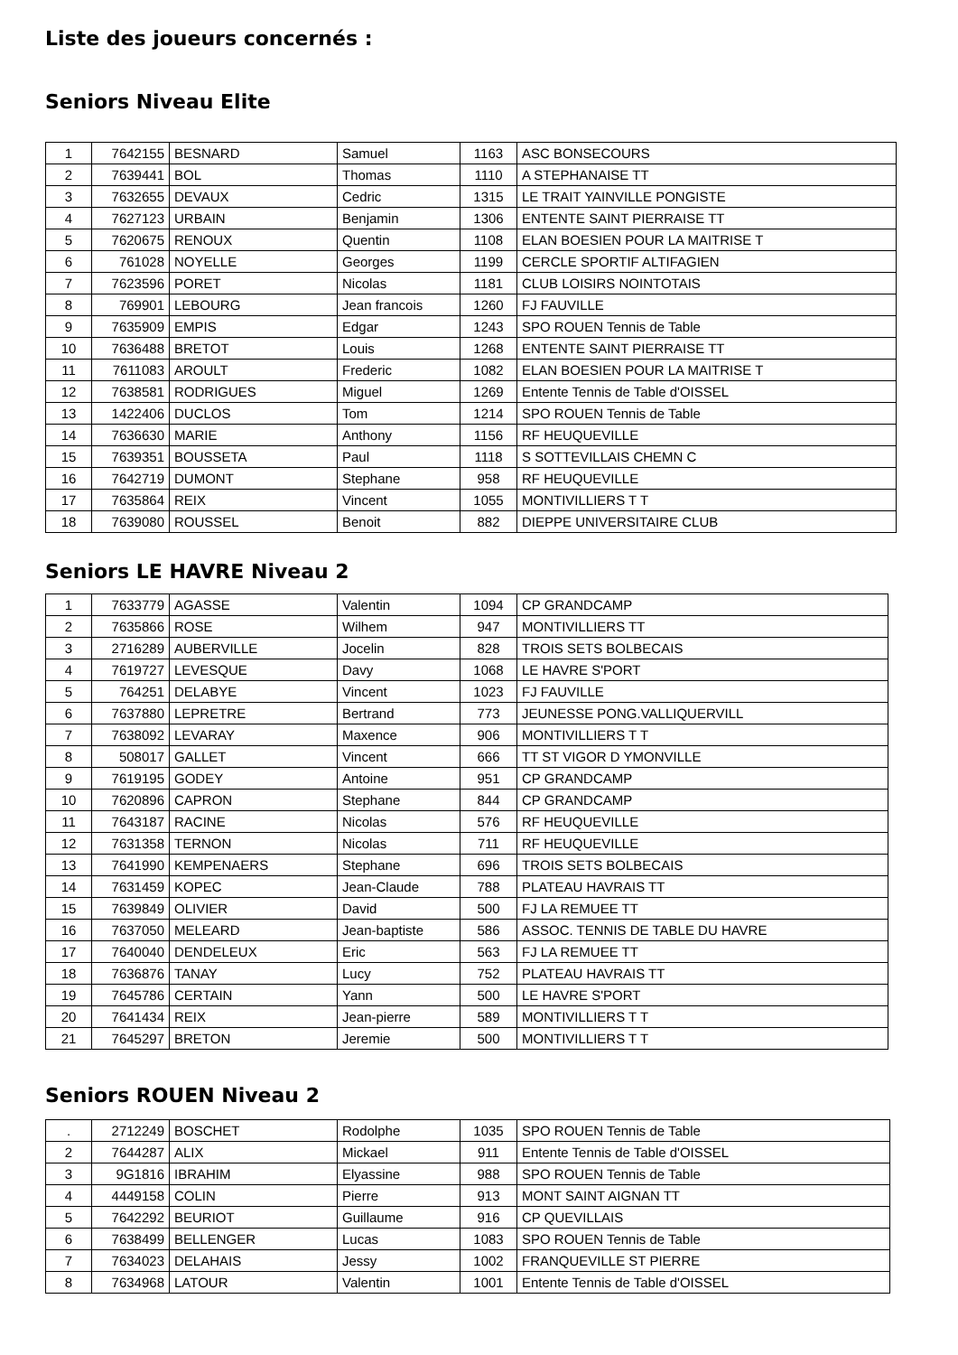Liste des joueurs concernés :
Seniors Niveau Elite
| 1 | 7642155 | BESNARD | Samuel | 1163 | ASC BONSECOURS |
| 2 | 7639441 | BOL | Thomas | 1110 | A STEPHANAISE TT |
| 3 | 7632655 | DEVAUX | Cedric | 1315 | LE TRAIT YAINVILLE PONGISTE |
| 4 | 7627123 | URBAIN | Benjamin | 1306 | ENTENTE SAINT PIERRAISE TT |
| 5 | 7620675 | RENOUX | Quentin | 1108 | ELAN BOESIEN POUR LA MAITRISE T |
| 6 | 761028 | NOYELLE | Georges | 1199 | CERCLE SPORTIF ALTIFAGIEN |
| 7 | 7623596 | PORET | Nicolas | 1181 | CLUB LOISIRS NOINTOTAIS |
| 8 | 769901 | LEBOURG | Jean francois | 1260 | FJ FAUVILLE |
| 9 | 7635909 | EMPIS | Edgar | 1243 | SPO ROUEN Tennis de Table |
| 10 | 7636488 | BRETOT | Louis | 1268 | ENTENTE SAINT PIERRAISE TT |
| 11 | 7611083 | AROULT | Frederic | 1082 | ELAN BOESIEN POUR LA MAITRISE T |
| 12 | 7638581 | RODRIGUES | Miguel | 1269 | Entente Tennis de Table d'OISSEL |
| 13 | 1422406 | DUCLOS | Tom | 1214 | SPO ROUEN Tennis de Table |
| 14 | 7636630 | MARIE | Anthony | 1156 | RF HEUQUEVILLE |
| 15 | 7639351 | BOUSSETA | Paul | 1118 | S SOTTEVILLAIS CHEMN C |
| 16 | 7642719 | DUMONT | Stephane | 958 | RF HEUQUEVILLE |
| 17 | 7635864 | REIX | Vincent | 1055 | MONTIVILLIERS T T |
| 18 | 7639080 | ROUSSEL | Benoit | 882 | DIEPPE UNIVERSITAIRE CLUB |
Seniors LE HAVRE Niveau 2
| 1 | 7633779 | AGASSE | Valentin | 1094 | CP GRANDCAMP |
| 2 | 7635866 | ROSE | Wilhem | 947 | MONTIVILLIERS TT |
| 3 | 2716289 | AUBERVILLE | Jocelin | 828 | TROIS SETS BOLBECAIS |
| 4 | 7619727 | LEVESQUE | Davy | 1068 | LE HAVRE S'PORT |
| 5 | 764251 | DELABYE | Vincent | 1023 | FJ FAUVILLE |
| 6 | 7637880 | LEPRETRE | Bertrand | 773 | JEUNESSE PONG.VALLIQUERVILL |
| 7 | 7638092 | LEVARAY | Maxence | 906 | MONTIVILLIERS T T |
| 8 | 508017 | GALLET | Vincent | 666 | TT ST VIGOR D YMONVILLE |
| 9 | 7619195 | GODEY | Antoine | 951 | CP GRANDCAMP |
| 10 | 7620896 | CAPRON | Stephane | 844 | CP GRANDCAMP |
| 11 | 7643187 | RACINE | Nicolas | 576 | RF HEUQUEVILLE |
| 12 | 7631358 | TERNON | Nicolas | 711 | RF HEUQUEVILLE |
| 13 | 7641990 | KEMPENAERS | Stephane | 696 | TROIS SETS BOLBECAIS |
| 14 | 7631459 | KOPEC | Jean-Claude | 788 | PLATEAU HAVRAIS TT |
| 15 | 7639849 | OLIVIER | David | 500 | FJ LA REMUEE TT |
| 16 | 7637050 | MELEARD | Jean-baptiste | 586 | ASSOC. TENNIS DE TABLE DU HAVRE |
| 17 | 7640040 | DENDELEUX | Eric | 563 | FJ LA REMUEE TT |
| 18 | 7636876 | TANAY | Lucy | 752 | PLATEAU HAVRAIS TT |
| 19 | 7645786 | CERTAIN | Yann | 500 | LE HAVRE S'PORT |
| 20 | 7641434 | REIX | Jean-pierre | 589 | MONTIVILLIERS T T |
| 21 | 7645297 | BRETON | Jeremie | 500 | MONTIVILLIERS T T |
Seniors ROUEN Niveau 2
| . | 2712249 | BOSCHET | Rodolphe | 1035 | SPO ROUEN Tennis de Table |
| 2 | 7644287 | ALIX | Mickael | 911 | Entente Tennis de Table d'OISSEL |
| 3 | 9G1816 | IBRAHIM | Elyassine | 988 | SPO ROUEN Tennis de Table |
| 4 | 4449158 | COLIN | Pierre | 913 | MONT SAINT AIGNAN TT |
| 5 | 7642292 | BEURIOT | Guillaume | 916 | CP QUEVILLAIS |
| 6 | 7638499 | BELLENGER | Lucas | 1083 | SPO ROUEN Tennis de Table |
| 7 | 7634023 | DELAHAIS | Jessy | 1002 | FRANQUEVILLE ST PIERRE |
| 8 | 7634968 | LATOUR | Valentin | 1001 | Entente Tennis de Table d'OISSEL |